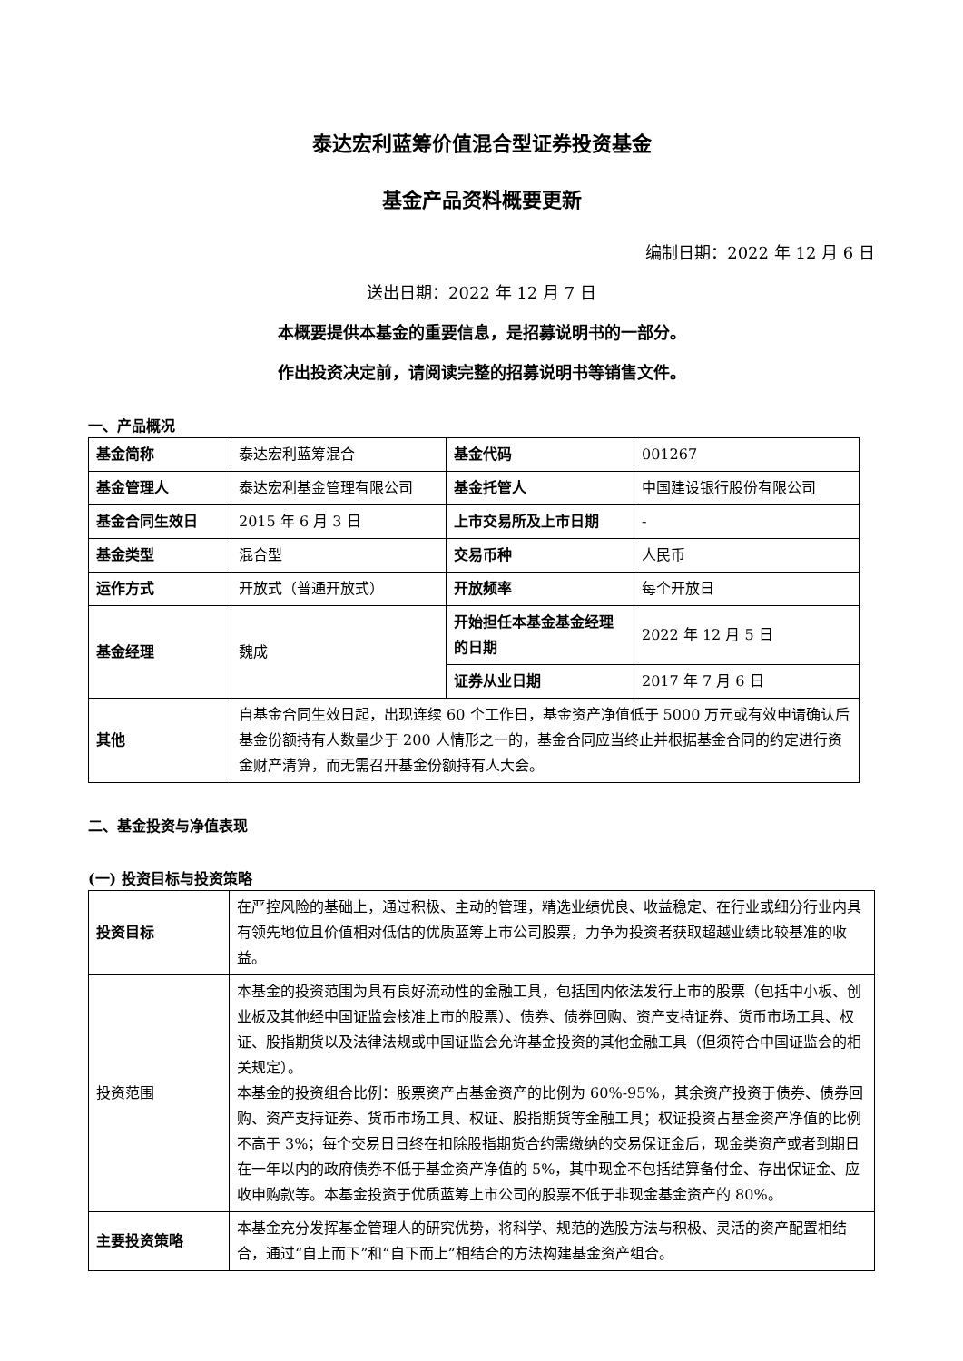泰达宏利蓝筹价值混合型证券投资基金
基金产品资料概要更新
编制日期：2022 年 12 月 6 日
送出日期：2022 年 12 月 7 日
本概要提供本基金的重要信息，是招募说明书的一部分。
作出投资决定前，请阅读完整的招募说明书等销售文件。
一、产品概况
| 基金简称 | 泰达宏利蓝筹混合 | 基金代码 | 001267 |
| 基金管理人 | 泰达宏利基金管理有限公司 | 基金托管人 | 中国建设银行股份有限公司 |
| 基金合同生效日 | 2015 年 6 月 3 日 | 上市交易所及上市日期 | - |
| 基金类型 | 混合型 | 交易币种 | 人民币 |
| 运作方式 | 开放式（普通开放式） | 开放频率 | 每个开放日 |
| 基金经理 | 魏成 | 开始担任本基金基金经理的日期 | 2022 年 12 月 5 日 |
| | | 证券从业日期 | 2017 年 7 月 6 日 |
| 其他 | 自基金合同生效日起，出现连续 60 个工作日，基金资产净值低于 5000 万元或有效申请确认后基金份额持有人数量少于 200 人情形之一的，基金合同应当终止并根据基金合同的约定进行资金财产清算，而无需召开基金份额持有人大会。 | | |
二、基金投资与净值表现
(一) 投资目标与投资策略
| 投资目标 | 在严控风险的基础上，通过积极、主动的管理，精选业绩优良、收益稳定、在行业或细分行业内具有领先地位且价值相对低估的优质蓝筹上市公司股票，力争为投资者获取超越业绩比较基准的收益。 |
| 投资范围 | 本基金的投资范围为具有良好流动性的金融工具，包括国内依法发行上市的股票（包括中小板、创业板及其他经中国证监会核准上市的股票）、债券、债券回购、资产支持证券、货币市场工具、权证、股指期货以及法律法规或中国证监会允许基金投资的其他金融工具（但须符合中国证监会的相关规定）。 本基金的投资组合比例：股票资产占基金资产的比例为 60%-95%，其余资产投资于债券、债券回购、资产支持证券、货币市场工具、权证、股指期货等金融工具；权证投资占基金资产净值的比例不高于 3%；每个交易日日终在扣除股指期货合约需缴纳的交易保证金后，现金类资产或者到期日在一年以内的政府债券不低于基金资产净值的 5%，其中现金不包括结算备付金、存出保证金、应收申购款等。本基金投资于优质蓝筹上市公司的股票不低于非现金基金资产的 80%。 |
| 主要投资策略 | 本基金充分发挥基金管理人的研究优势，将科学、规范的选股方法与积极、灵活的资产配置相结合，通过“自上而下”和“自下而上”相结合的方法构建基金资产组合。 |